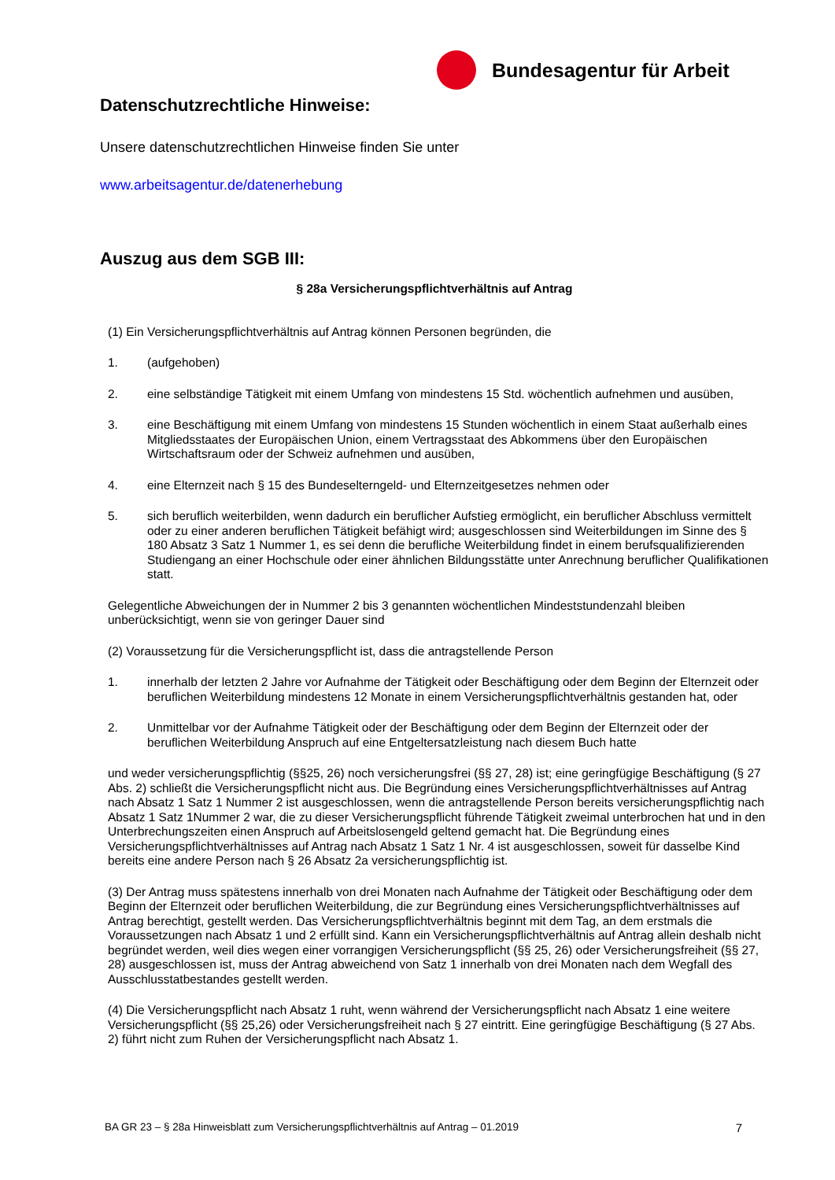Bundesagentur für Arbeit
Datenschutzrechtliche Hinweise:
Unsere datenschutzrechtlichen Hinweise finden Sie unter
www.arbeitsagentur.de/datenerhebung
Auszug aus dem SGB III:
§ 28a Versicherungspflichtverhältnis auf Antrag
(1) Ein Versicherungspflichtverhältnis auf Antrag können Personen begründen, die
1. (aufgehoben)
2. eine selbständige Tätigkeit mit einem Umfang von mindestens 15 Std. wöchentlich aufnehmen und ausüben,
3. eine Beschäftigung mit einem Umfang von mindestens 15 Stunden wöchentlich in einem Staat außerhalb eines Mitgliedsstaates der Europäischen Union, einem Vertragsstaat des Abkommens über den Europäischen Wirtschaftsraum oder der Schweiz aufnehmen und ausüben,
4. eine Elternzeit nach § 15 des Bundeselterngeld- und Elternzeitgesetzes nehmen oder
5. sich beruflich weiterbilden, wenn dadurch ein beruflicher Aufstieg ermöglicht, ein beruflicher Abschluss vermittelt oder zu einer anderen beruflichen Tätigkeit befähigt wird; ausgeschlossen sind Weiterbildungen im Sinne des § 180 Absatz 3 Satz 1 Nummer 1, es sei denn die berufliche Weiterbildung findet in einem berufsqualifizierenden Studiengang an einer Hochschule oder einer ähnlichen Bildungsstätte unter Anrechnung beruflicher Qualifikationen statt.
Gelegentliche Abweichungen der in Nummer 2 bis 3 genannten wöchentlichen Mindeststundenzahl bleiben unberücksichtigt, wenn sie von geringer Dauer sind
(2) Voraussetzung für die Versicherungspflicht ist, dass die antragstellende Person
1. innerhalb der letzten 2 Jahre vor Aufnahme der Tätigkeit oder Beschäftigung oder dem Beginn der Elternzeit oder beruflichen Weiterbildung mindestens 12 Monate in einem Versicherungspflichtverhältnis gestanden hat, oder
2. Unmittelbar vor der Aufnahme Tätigkeit oder der Beschäftigung oder dem Beginn der Elternzeit oder der beruflichen Weiterbildung Anspruch auf eine Entgeltersatzleistung nach diesem Buch hatte
und weder versicherungspflichtig (§§25, 26) noch versicherungsfrei (§§ 27, 28) ist; eine geringfügige Beschäftigung (§ 27 Abs. 2) schließt die Versicherungspflicht nicht aus. Die Begründung eines Versicherungspflichtverhältnisses auf Antrag nach Absatz 1 Satz 1 Nummer 2 ist ausgeschlossen, wenn die antragstellende Person bereits versicherungspflichtig nach Absatz 1 Satz 1Nummer 2 war, die zu dieser Versicherungspflicht führende Tätigkeit zweimal unterbrochen hat und in den Unterbrechungszeiten einen Anspruch auf Arbeitslosengeld geltend gemacht hat. Die Begründung eines Versicherungspflichtverhältnisses auf Antrag nach Absatz 1 Satz 1 Nr. 4 ist ausgeschlossen, soweit für dasselbe Kind bereits eine andere Person nach § 26 Absatz 2a versicherungspflichtig ist.
(3) Der Antrag muss spätestens innerhalb von drei Monaten nach Aufnahme der Tätigkeit oder Beschäftigung oder dem Beginn der Elternzeit oder beruflichen Weiterbildung, die zur Begründung eines Versicherungspflichtverhältnisses auf Antrag berechtigt, gestellt werden. Das Versicherungspflichtverhältnis beginnt mit dem Tag, an dem erstmals die Voraussetzungen nach Absatz 1 und 2 erfüllt sind. Kann ein Versicherungspflichtverhältnis auf Antrag allein deshalb nicht begründet werden, weil dies wegen einer vorrangigen Versicherungspflicht (§§ 25, 26) oder Versicherungsfreiheit (§§ 27, 28) ausgeschlossen ist, muss der Antrag abweichend von Satz 1 innerhalb von drei Monaten nach dem Wegfall des Ausschlusstatbestandes gestellt werden.
(4) Die Versicherungspflicht nach Absatz 1 ruht, wenn während der Versicherungspflicht nach Absatz 1 eine weitere Versicherungspflicht (§§ 25,26) oder Versicherungsfreiheit nach § 27 eintritt. Eine geringfügige Beschäftigung (§ 27 Abs. 2) führt nicht zum Ruhen der Versicherungspflicht nach Absatz 1.
BA GR 23 – § 28a Hinweisblatt zum Versicherungspflichtverhältnis auf Antrag – 01.2019 7